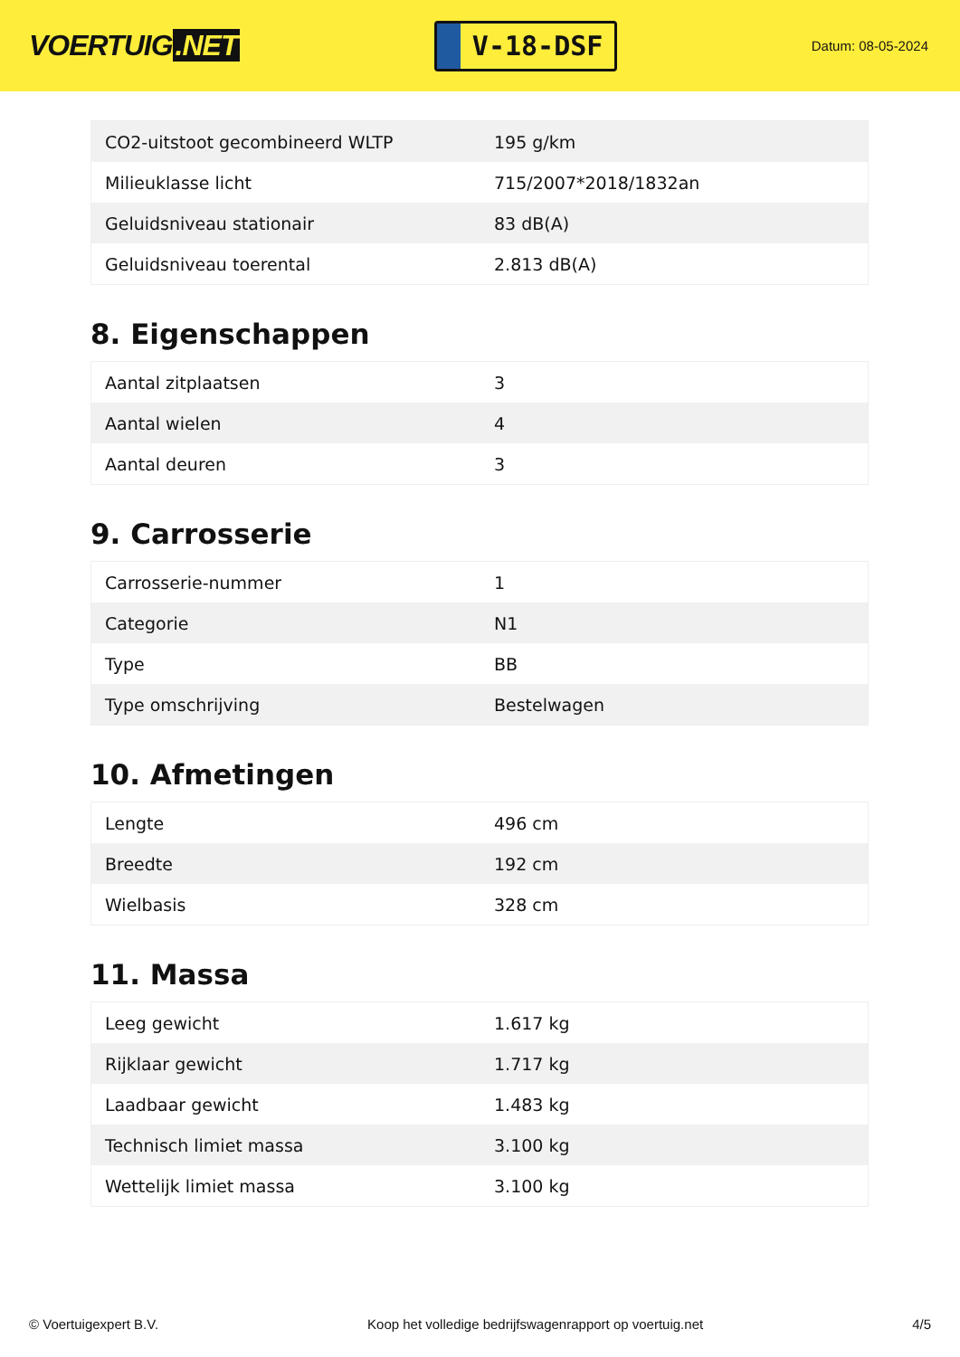VOERTUIG.NET
V-18-DSF
Datum: 08-05-2024
| CO2-uitstoot gecombineerd WLTP | 195 g/km |
| Milieuklasse licht | 715/2007*2018/1832an |
| Geluidsniveau stationair | 83 dB(A) |
| Geluidsniveau toerental | 2.813 dB(A) |
8. Eigenschappen
| Aantal zitplaatsen | 3 |
| Aantal wielen | 4 |
| Aantal deuren | 3 |
9. Carrosserie
| Carrosserie-nummer | 1 |
| Categorie | N1 |
| Type | BB |
| Type omschrijving | Bestelwagen |
10. Afmetingen
| Lengte | 496 cm |
| Breedte | 192 cm |
| Wielbasis | 328 cm |
11. Massa
| Leeg gewicht | 1.617 kg |
| Rijklaar gewicht | 1.717 kg |
| Laadbaar gewicht | 1.483 kg |
| Technisch limiet massa | 3.100 kg |
| Wettelijk limiet massa | 3.100 kg |
© Voertuigexpert B.V. Koop het volledige bedrijfswagenrapport op voertuig.net 4/5